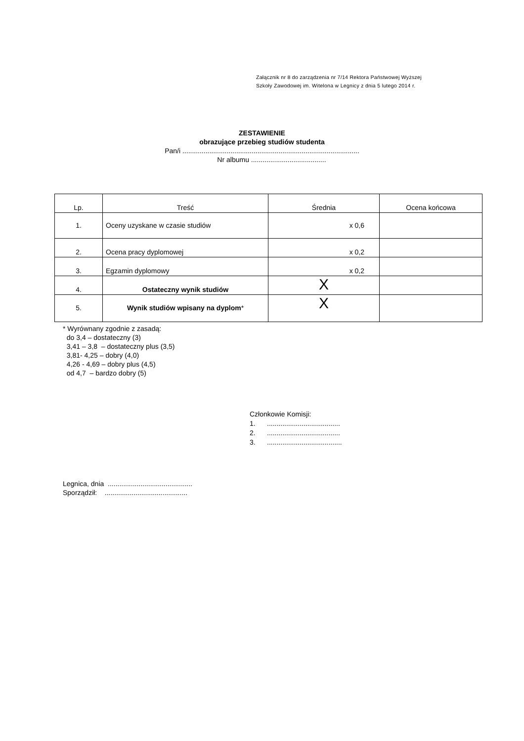Załącznik nr 8 do zarządzenia nr 7/14 Rektora Państwowej Wyższej
Szkoły Zawodowej im. Witelona w Legnicy z dnia 5 lutego 2014 r.
ZESTAWIENIE
obrazujące przebieg studiów studenta
Pan/i ............................................................................................
Nr albumu .......................................
| Lp. | Treść | Średnia | Ocena końcowa |
| --- | --- | --- | --- |
| 1. | Oceny uzyskane w czasie studiów | x 0,6 | |
| 2. | Ocena pracy dyplomowej | x 0,2 | |
| 3. | Egzamin dyplomowy | x 0,2 | |
| 4. | Ostateczny wynik studiów | X | |
| 5. | Wynik studiów wpisany na dyplom * | X | |
* Wyrównany zgodnie z zasadą:
do 3,4 – dostateczny (3)
3,41 – 3,8 – dostateczny plus (3,5)
3,81- 4,25 – dobry (4,0)
4,26 - 4,69 – dobry plus (4,5)
od 4,7 – bardzo dobry (5)
Członkowie Komisji:
1. ......................................
2. ......................................
3. .......................................
Legnica, dnia ............................................
Sporządził: ...........................................